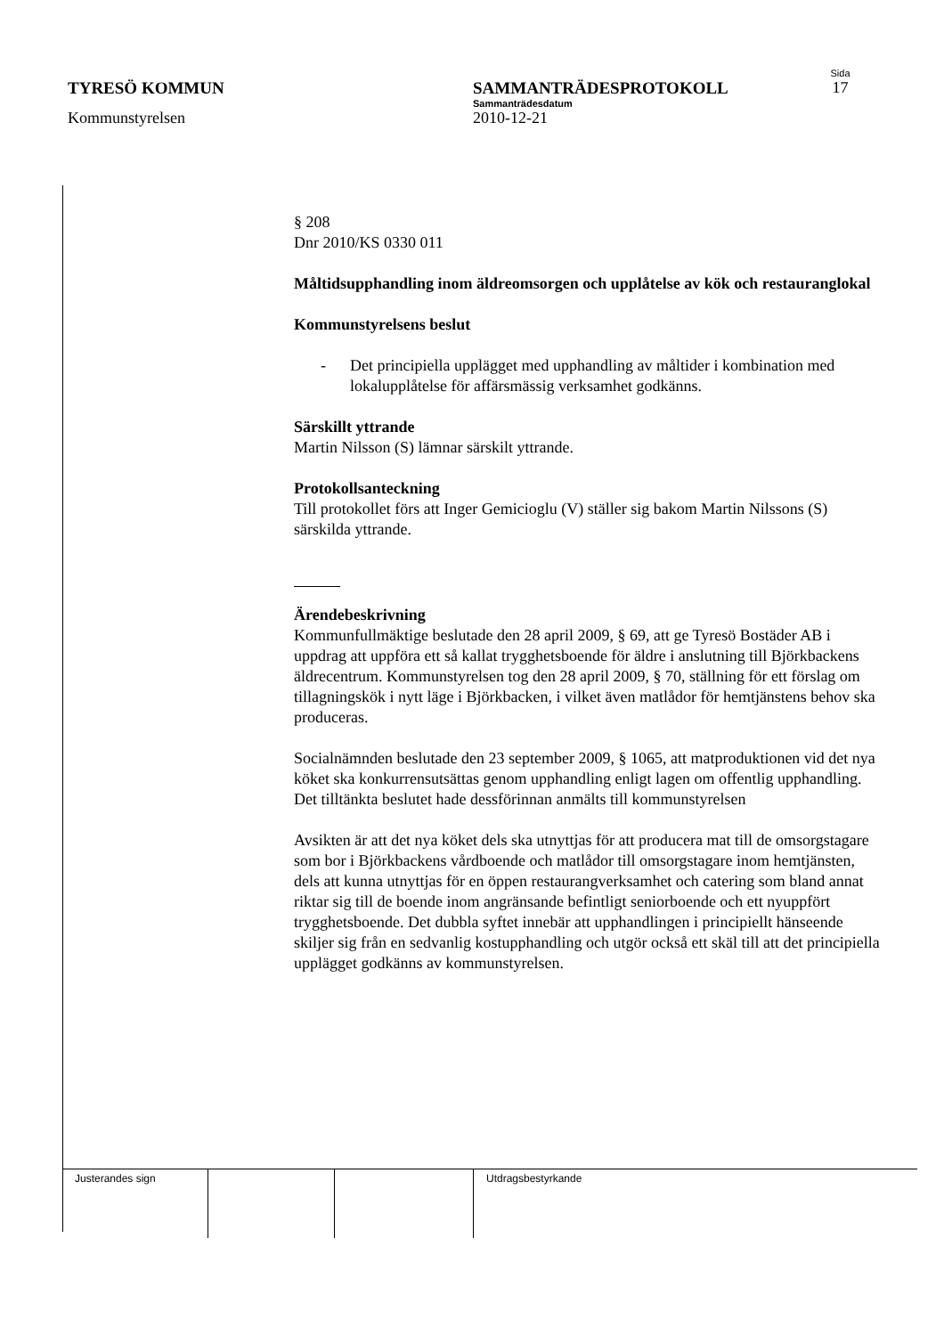Sida
TYRESÖ KOMMUN SAMMANTRÄDESPROTOKOLL 17
Sammanträdesdatum
Kommunstyrelsen 2010-12-21
§ 208
Dnr 2010/KS 0330 011
Måltidsupphandling inom äldreomsorgen och upplåtelse av kök och restauranglokal
Kommunstyrelsens beslut
- Det principiella upplägget med upphandling av måltider i kombination med lokalupplåtelse för affärsmässig verksamhet godkänns.
Särskillt yttrande
Martin Nilsson (S) lämnar särskilt yttrande.
Protokollsanteckning
Till protokollet förs att Inger Gemicioglu (V) ställer sig bakom Martin Nilssons (S) särskilda yttrande.
Ärendebeskrivning
Kommunfullmäktige beslutade den 28 april 2009, § 69, att ge Tyresö Bostäder AB i uppdrag att uppföra ett så kallat trygghetsboende för äldre i anslutning till Björkbackens äldrecentrum. Kommunstyrelsen tog den 28 april 2009, § 70, ställning för ett förslag om tillagningskök i nytt läge i Björkbacken, i vilket även matlådor för hemtjänstens behov ska produceras.
Socialnämnden beslutade den 23 september 2009, § 1065, att matproduktionen vid det nya köket ska konkurrensutsättas genom upphandling enligt lagen om offentlig upphandling. Det tilltänkta beslutet hade dessförinnan anmälts till kommunstyrelsen
Avsikten är att det nya köket dels ska utnyttjas för att producera mat till de omsorgstagare som bor i Björkbackens vårdboende och matlådor till omsorgstagare inom hemtjänsten, dels att kunna utnyttjas för en öppen restaurangverksamhet och catering som bland annat riktar sig till de boende inom angränsande befintligt seniorboende och ett nyuppfört trygghetsboende. Det dubbla syftet innebär att upphandlingen i principiellt hänseende skiljer sig från en sedvanlig kostupphandling och utgör också ett skäl till att det principiella upplägget godkänns av kommunstyrelsen.
| Justerandes sign | | | Utdragsbestyrkande |